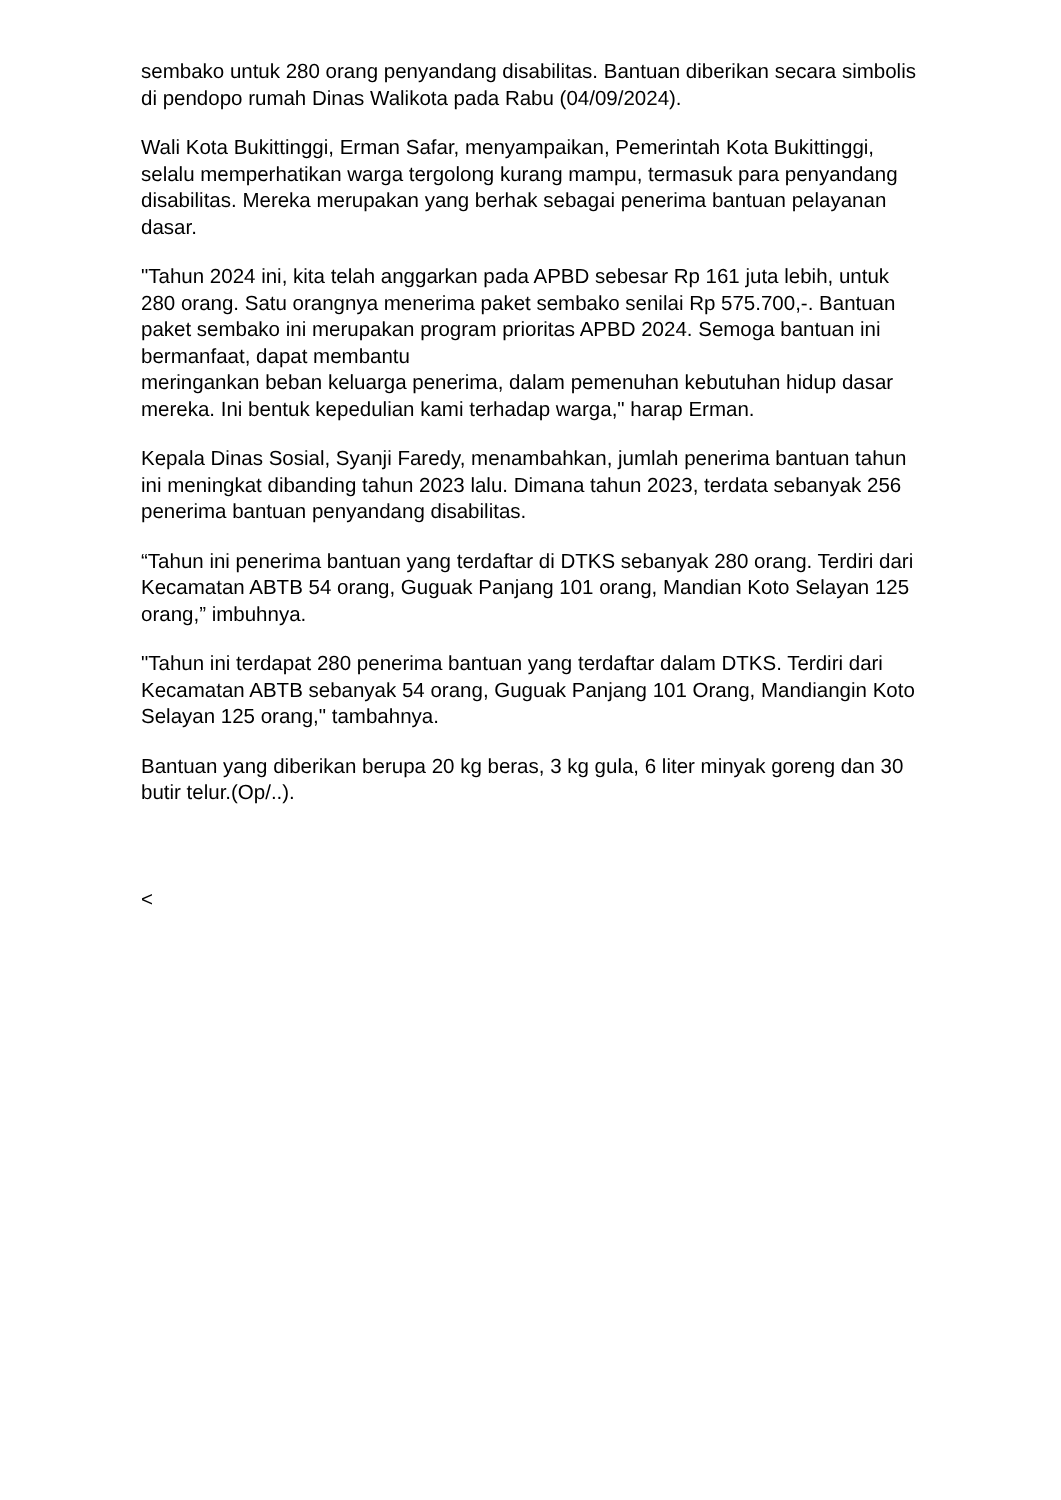sembako untuk 280 orang penyandang disabilitas. Bantuan diberikan secara simbolis di pendopo rumah Dinas Walikota pada Rabu (04/09/2024).
Wali Kota Bukittinggi, Erman Safar, menyampaikan, Pemerintah Kota Bukittinggi, selalu memperhatikan warga tergolong kurang mampu, termasuk para penyandang disabilitas. Mereka merupakan yang berhak sebagai penerima bantuan pelayanan dasar.
"Tahun 2024 ini, kita telah anggarkan pada APBD sebesar Rp 161 juta lebih, untuk 280 orang. Satu orangnya menerima paket sembako senilai Rp 575.700,-. Bantuan paket sembako ini merupakan program prioritas APBD 2024. Semoga bantuan ini bermanfaat, dapat membantu
meringankan beban keluarga penerima, dalam pemenuhan kebutuhan hidup dasar mereka. Ini bentuk kepedulian kami terhadap warga," harap Erman.
Kepala Dinas Sosial, Syanji Faredy, menambahkan, jumlah penerima bantuan tahun ini meningkat dibanding tahun 2023 lalu. Dimana tahun 2023, terdata sebanyak 256 penerima bantuan penyandang disabilitas.
“Tahun ini penerima bantuan yang terdaftar di DTKS sebanyak 280 orang. Terdiri dari Kecamatan ABTB 54 orang, Guguak Panjang 101 orang, Mandian Koto Selayan 125 orang,” imbuhnya.
"Tahun ini terdapat 280 penerima bantuan yang terdaftar dalam DTKS. Terdiri dari Kecamatan ABTB sebanyak 54 orang, Guguak Panjang 101 Orang, Mandiangin Koto Selayan 125 orang," tambahnya.
Bantuan yang diberikan berupa 20 kg beras, 3 kg gula, 6 liter minyak goreng dan 30 butir telur.(Op/..).
<